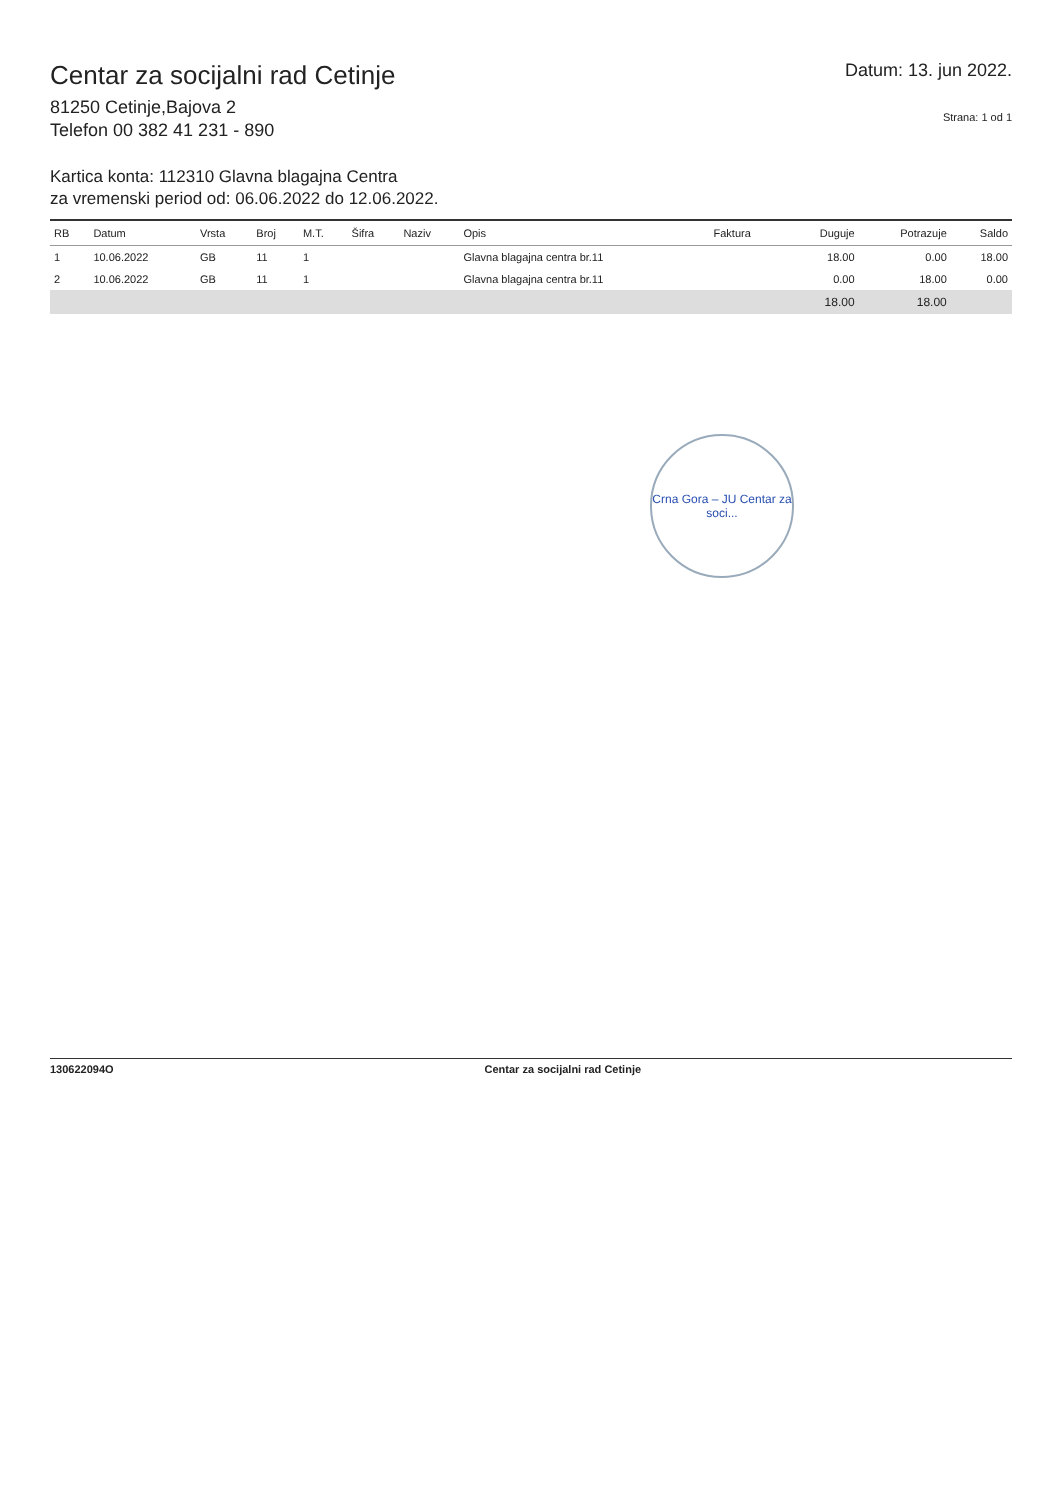Centar za socijalni rad Cetinje
81250 Cetinje,Bajova 2
Telefon 00 382 41 231 - 890
Datum: 13. jun 2022.
Strana: 1 od 1
Kartica konta: 112310 Glavna blagajna Centra
za vremenski period od: 06.06.2022 do 12.06.2022.
| RB | Datum | Vrsta | Broj | M.T. | Šifra | Naziv | Opis | Faktura | Duguje | Potrazuje | Saldo |
| --- | --- | --- | --- | --- | --- | --- | --- | --- | --- | --- | --- |
| 1 | 10.06.2022 | GB | 11 | 1 | | | Glavna blagajna centra br.11 | | 18.00 | 0.00 | 18.00 |
| 2 | 10.06.2022 | GB | 11 | 1 | | | Glavna blagajna centra br.11 | | 0.00 | 18.00 | 0.00 |
| | | | | | | | | | 18.00 | 18.00 | |
Crna Gora – JU Centar za soci...
130622094O Centar za socijalni rad Cetinje